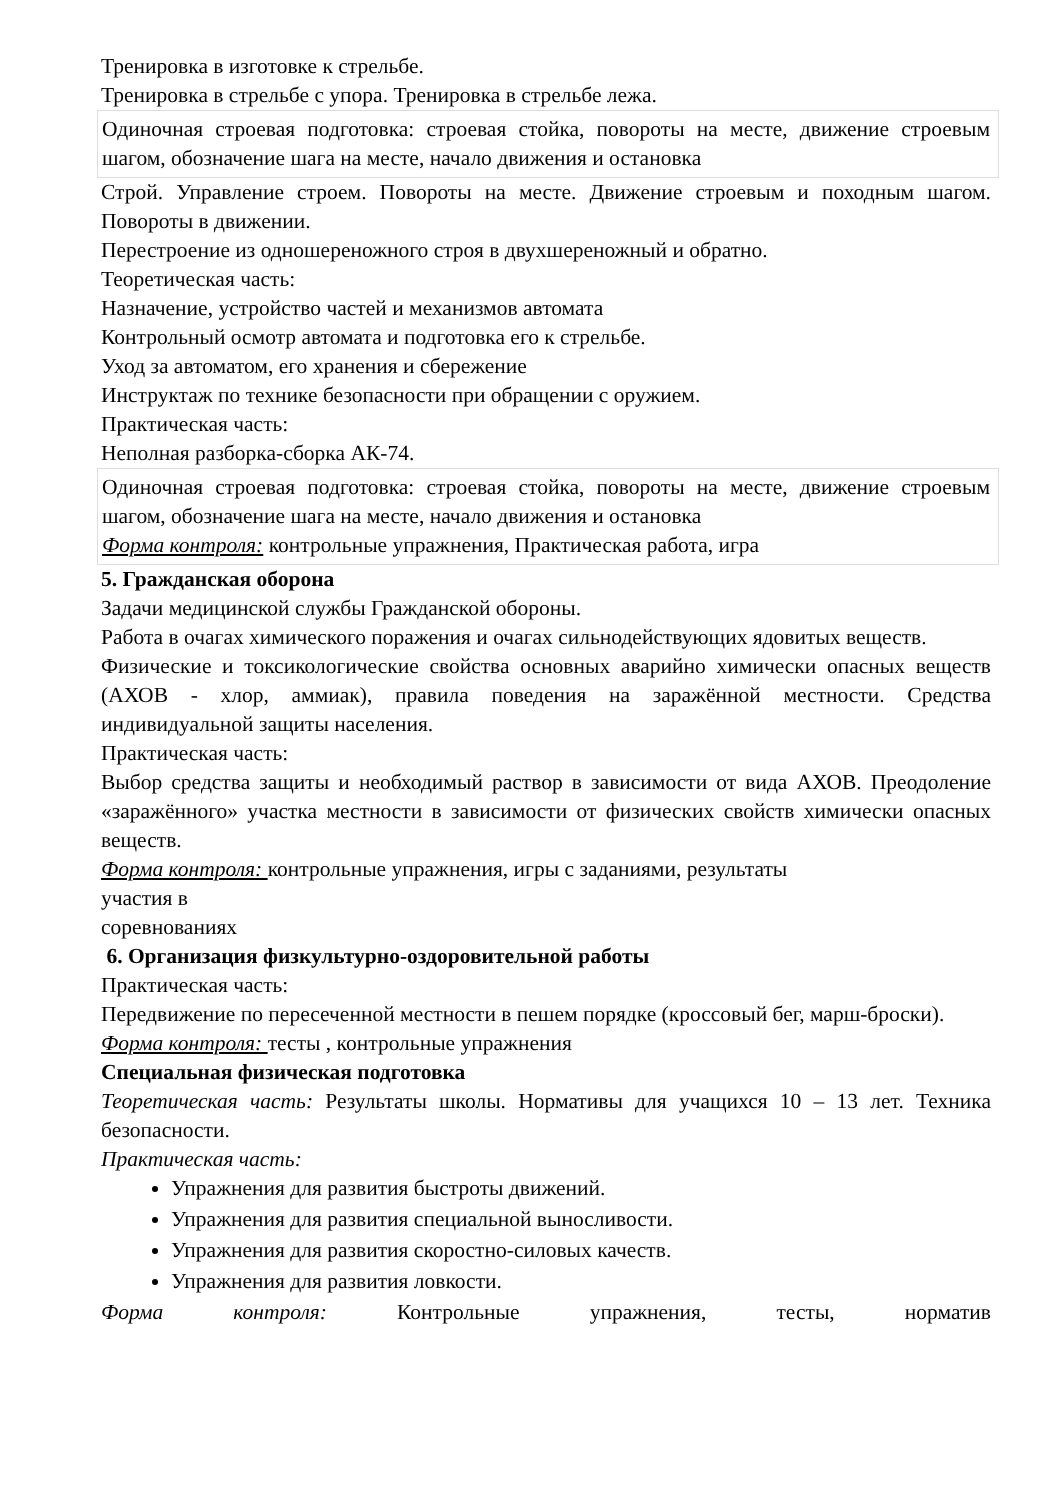Тренировка в изготовке к стрельбе.
Тренировка в стрельбе с упора. Тренировка в стрельбе лежа.
Одиночная строевая подготовка: строевая стойка, повороты на месте, движение строевым шагом, обозначение шага на месте, начало движения и остановка
Строй. Управление строем. Повороты на месте. Движение строевым и походным шагом. Повороты в движении.
Перестроение из одношереножного строя в двухшереножный и обратно.
Теоретическая часть:
Назначение, устройство частей и механизмов автомата
Контрольный осмотр автомата и подготовка его к стрельбе.
Уход за автоматом, его хранения и сбережение
Инструктаж по технике безопасности при обращении с оружием.
Практическая часть:
Неполная разборка-сборка АК-74.
Одиночная строевая подготовка: строевая стойка, повороты на месте, движение строевым шагом, обозначение шага на месте, начало движения и остановка
Форма контроля: контрольные упражнения, Практическая работа, игра
5. Гражданская оборона
Задачи медицинской службы Гражданской обороны.
Работа в очагах химического поражения и очагах сильнодействующих ядовитых веществ.
Физические и токсикологические свойства основных аварийно химически опасных веществ (АХОВ - хлор, аммиак), правила поведения на заражённой местности. Средства индивидуальной защиты населения.
Практическая часть:
Выбор средства защиты и необходимый раствор в зависимости от вида АХОВ. Преодоление «заражённого» участка местности в зависимости от физических свойств химически опасных веществ.
Форма контроля: контрольные упражнения, игры с заданиями, результаты
участия в
соревнованиях
6. Организация физкультурно-оздоровительной работы
Практическая часть:
Передвижение по пересеченной местности в пешем порядке (кроссовый бег, марш-броски).
Форма контроля: тесты , контрольные упражнения
Специальная физическая подготовка
Теоретическая часть: Результаты школы. Нормативы для учащихся 10 – 13 лет. Техника безопасности.
Практическая часть:
Упражнения для развития быстроты движений.
Упражнения для развития специальной выносливости.
Упражнения для развития скоростно-силовых качеств.
Упражнения для развития ловкости.
Форма контроля: Контрольные упражнения, тесты, норматив